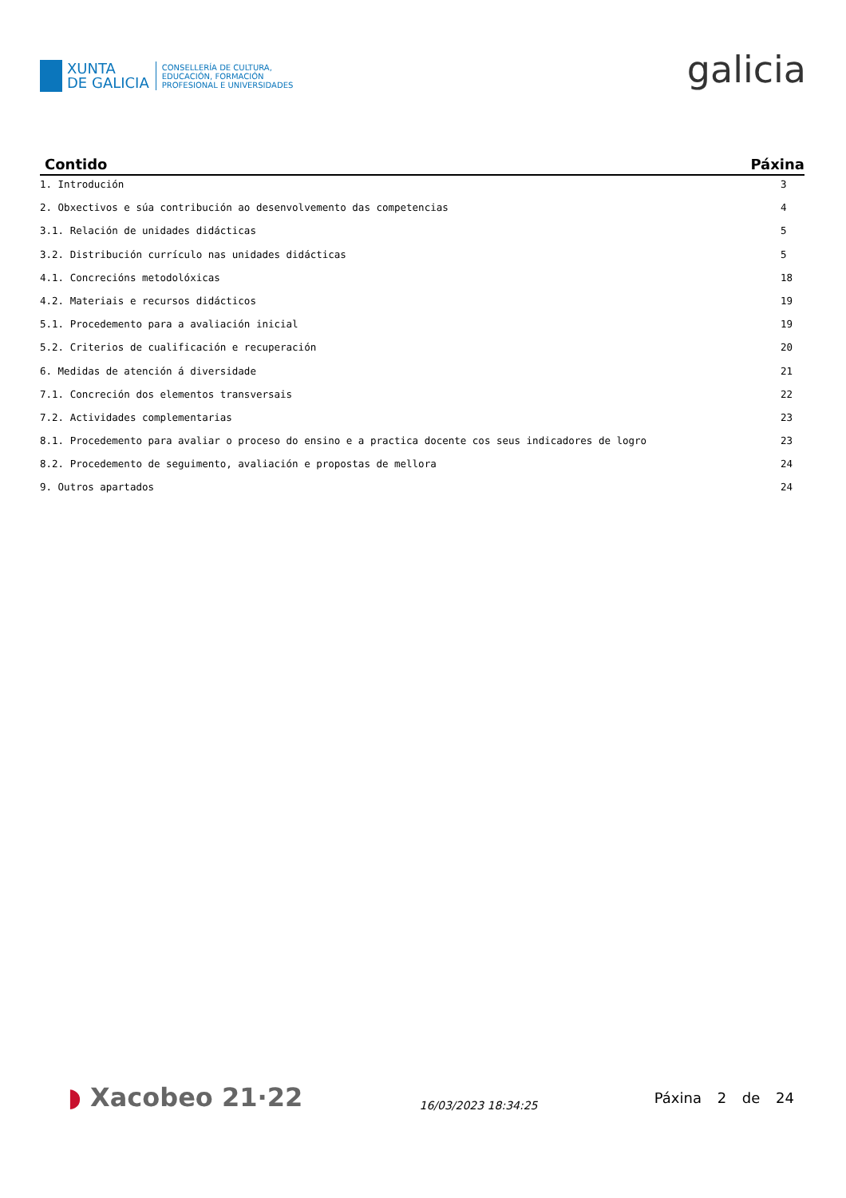XUNTA
DE GALICIA
CONSELLERÍA DE CULTURA,
EDUCACIÓN, FORMACIÓN
PROFESIONAL E UNIVERSIDADES
galicia
Contido Páxina
1. Introdución 3
2. Obxectivos e súa contribución ao desenvolvemento das competencias 4
3.1. Relación de unidades didácticas 5
3.2. Distribución currículo nas unidades didácticas 5
4.1. Concrecións metodolóxicas 18
4.2. Materiais e recursos didácticos 19
5.1. Procedemento para a avaliación inicial 19
5.2. Criterios de cualificación e recuperación 20
6. Medidas de atención á diversidade 21
7.1. Concreción dos elementos transversais 22
7.2. Actividades complementarias 23
8.1. Procedemento para avaliar o proceso do ensino e a practica docente cos seus indicadores de logro 23
8.2. Procedemento de seguimento, avaliación e propostas de mellora 24
9. Outros apartados 24
◗ Xacobeo 21·22
16/03/2023 18:34:25
Páxina 2 de 24